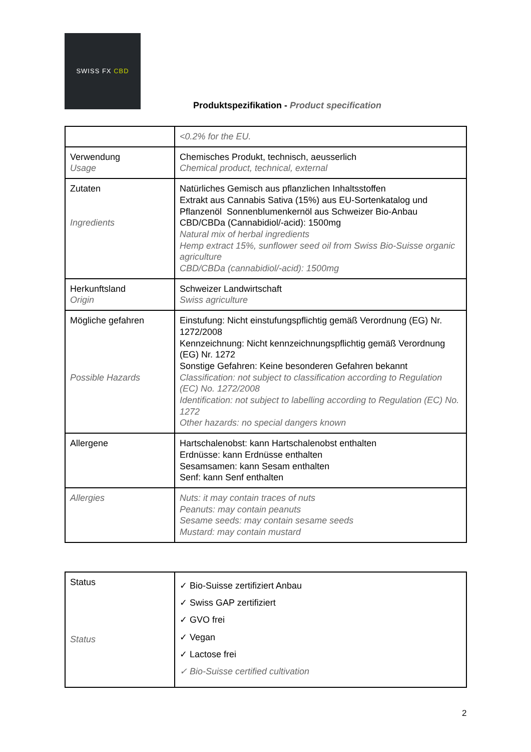SWISS FX CBD
Produktspezifikation - Product specification
| | <0.2% for the EU. |
| Verwendung Usage | Chemisches Produkt, technisch, aeusserlich Chemical product, technical, external |
| Zutaten Ingredients | Natürliches Gemisch aus pflanzlichen Inhaltsstoffen Extrakt aus Cannabis Sativa (15%) aus EU-Sortenkatalog und Pflanzenöl Sonnenblumenkernöl aus Schweizer Bio-Anbau CBD/CBDa (Cannabidiol/-acid): 1500mg Natural mix of herbal ingredients Hemp extract 15%, sunflower seed oil from Swiss Bio-Suisse organic agriculture CBD/CBDa (cannabidiol/-acid): 1500mg |
| Herkunftsland Origin | Schweizer Landwirtschaft Swiss agriculture |
| Mögliche gefahren Possible Hazards | Einstufung: Nicht einstufungspflichtig gemäß Verordnung (EG) Nr. 1272/2008 Kennzeichnung: Nicht kennzeichnungspflichtig gemäß Verordnung (EG) Nr. 1272 Sonstige Gefahren: Keine besonderen Gefahren bekannt Classification: not subject to classification according to Regulation (EC) No. 1272/2008 Identification: not subject to labelling according to Regulation (EC) No. 1272 Other hazards: no special dangers known |
| Allergene | Hartschalenobst: kann Hartschalenobst enthalten Erdnüsse: kann Erdnüsse enthalten Sesamsamen: kann Sesam enthalten Senf: kann Senf enthalten |
| Allergies | Nuts: it may contain traces of nuts Peanuts: may contain peanuts Sesame seeds: may contain sesame seeds Mustard: may contain mustard |
| Status Status | ✓ Bio-Suisse zertifiziert Anbau ✓ Swiss GAP zertifiziert ✓ GVO frei ✓ Vegan ✓ Lactose frei ✓ Bio-Suisse certified cultivation |
2